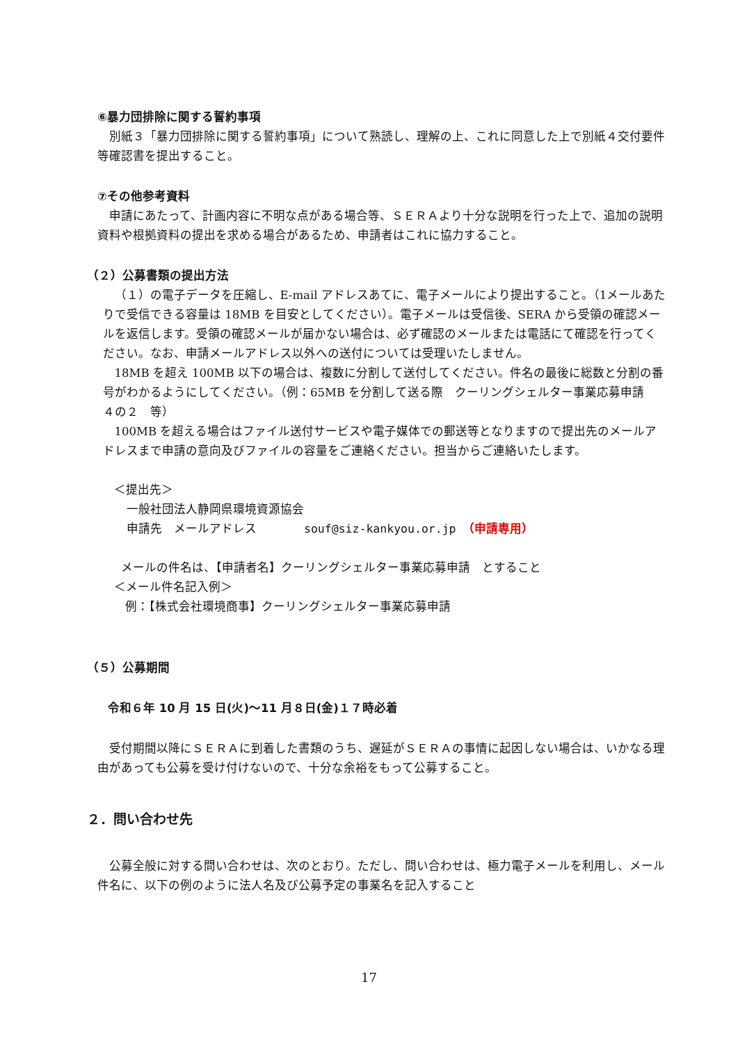⑥暴力団排除に関する誓約事項
別紙３「暴力団排除に関する誓約事項」について熟読し、理解の上、これに同意した上で別紙４交付要件等確認書を提出すること。
⑦その他参考資料
申請にあたって、計画内容に不明な点がある場合等、ＳＥＲＡより十分な説明を行った上で、追加の説明資料や根拠資料の提出を求める場合があるため、申請者はこれに協力すること。
（２）公募書類の提出方法
（１）の電子データを圧縮し、E-mail アドレスあてに、電子メールにより提出すること。（1メールあたりで受信できる容量は 18MB を目安としてください）。電子メールは受信後、SERA から受領の確認メールを返信します。受領の確認メールが届かない場合は、必ず確認のメールまたは電話にて確認を行ってください。なお、申請メールアドレス以外への送付については受理いたしません。
18MB を超え 100MB 以下の場合は、複数に分割して送付してください。件名の最後に総数と分割の番号がわかるようにしてください。（例：65MB を分割して送る際　クーリングシェルター事業応募申請　４の２　等）
100MB を超える場合はファイル送付サービスや電子媒体での郵送等となりますので提出先のメールアドレスまで申請の意向及びファイルの容量をご連絡ください。担当からご連絡いたします。
＜提出先＞
一般社団法人静岡県環境資源協会
申請先　メールアドレス　　　　souf@siz-kankyou.or.jp　（申請専用）
メールの件名は、【申請者名】クーリングシェルター事業応募申請　とすること
＜メール件名記入例＞
例：【株式会社環境商事】クーリングシェルター事業応募申請
（５）公募期間
令和６年 10 月 15 日(火)～11 月８日(金)１７時必着
受付期間以降にＳＥＲＡに到着した書類のうち、遅延がＳＥＲＡの事情に起因しない場合は、いかなる理由があっても公募を受け付けないので、十分な余裕をもって公募すること。
２．問い合わせ先
公募全般に対する問い合わせは、次のとおり。ただし、問い合わせは、極力電子メールを利用し、メール件名に、以下の例のように法人名及び公募予定の事業名を記入すること
17